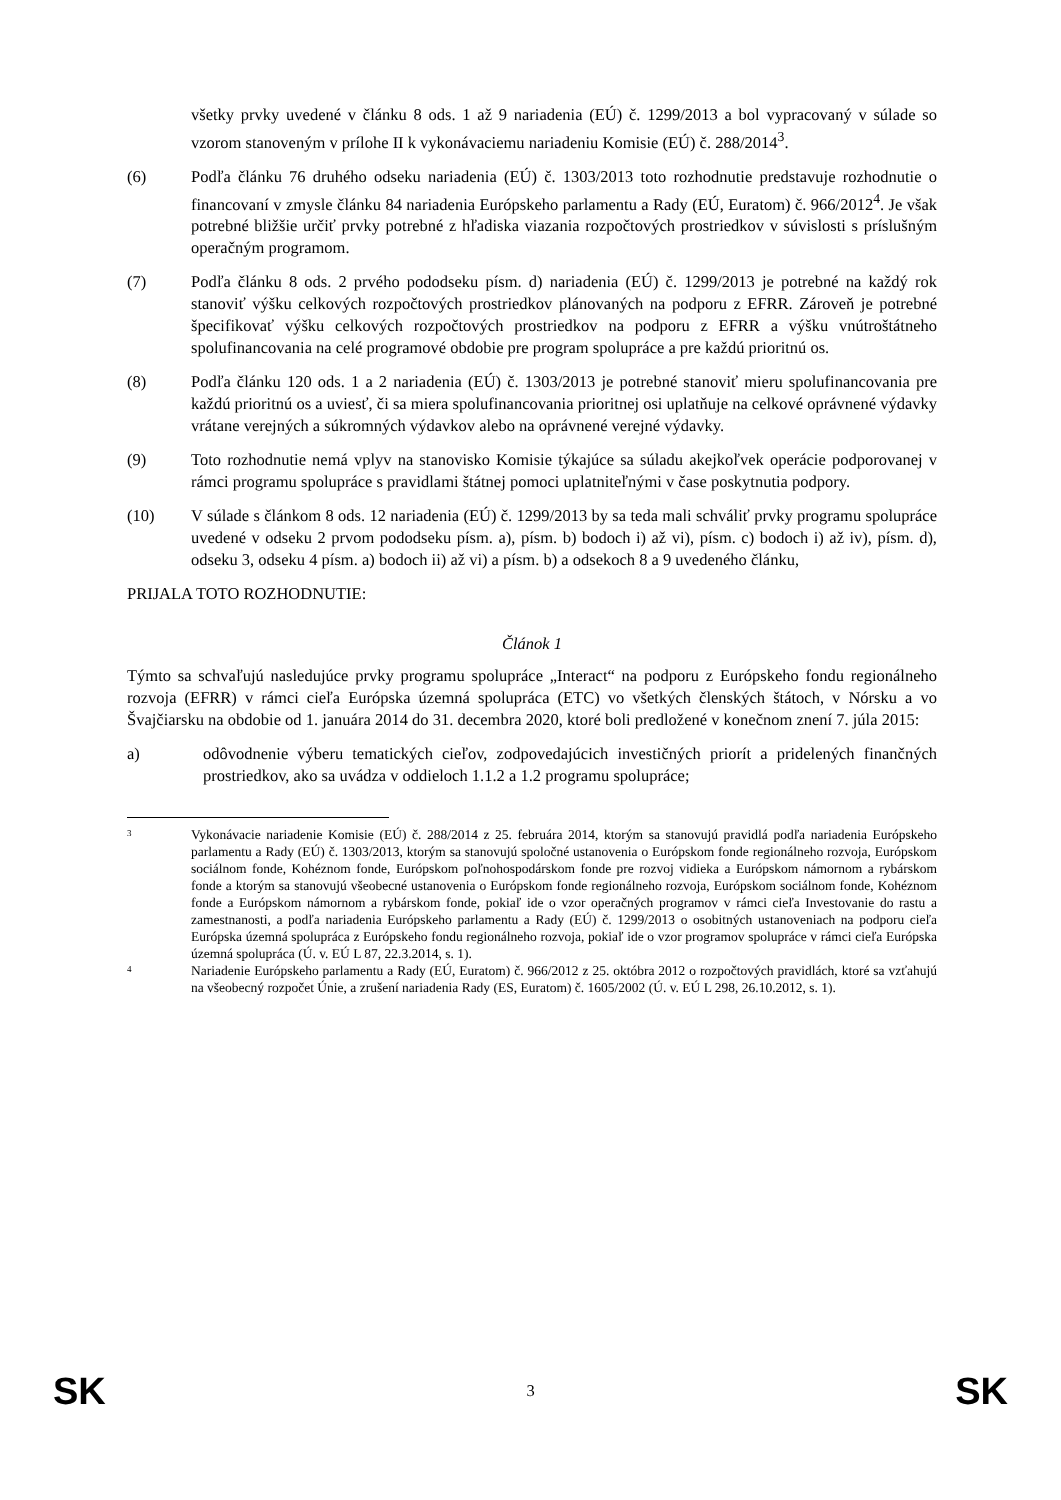všetky prvky uvedené v článku 8 ods. 1 až 9 nariadenia (EÚ) č. 1299/2013 a bol vypracovaný v súlade so vzorom stanoveným v prílohe II k vykonávaciemu nariadeniu Komisie (EÚ) č. 288/2014<sup>3</sup>.
(6) Podľa článku 76 druhého odseku nariadenia (EÚ) č. 1303/2013 toto rozhodnutie predstavuje rozhodnutie o financovaní v zmysle článku 84 nariadenia Európskeho parlamentu a Rady (EÚ, Euratom) č. 966/2012<sup>4</sup>. Je však potrebné bližšie určiť prvky potrebné z hľadiska viazania rozpočtových prostriedkov v súvislosti s príslušným operačným programom.
(7) Podľa článku 8 ods. 2 prvého pododseku písm. d) nariadenia (EÚ) č. 1299/2013 je potrebné na každý rok stanoviť výšku celkových rozpočtových prostriedkov plánovaných na podporu z EFRR. Zároveň je potrebné špecifikovať výšku celkových rozpočtových prostriedkov na podporu z EFRR a výšku vnútroštátneho spolufinancovania na celé programové obdobie pre program spolupráce a pre každú prioritnú os.
(8) Podľa článku 120 ods. 1 a 2 nariadenia (EÚ) č. 1303/2013 je potrebné stanoviť mieru spolufinancovania pre každú prioritnú os a uviesť, či sa miera spolufinancovania prioritnej osi uplatňuje na celkové oprávnené výdavky vrátane verejných a súkromných výdavkov alebo na oprávnené verejné výdavky.
(9) Toto rozhodnutie nemá vplyv na stanovisko Komisie týkajúce sa súladu akejkoľvek operácie podporovanej v rámci programu spolupráce s pravidlami štátnej pomoci uplatniteľnými v čase poskytnutia podpory.
(10) V súlade s článkom 8 ods. 12 nariadenia (EÚ) č. 1299/2013 by sa teda mali schváliť prvky programu spolupráce uvedené v odseku 2 prvom pododseku písm. a), písm. b) bodoch i) až vi), písm. c) bodoch i) až iv), písm. d), odseku 3, odseku 4 písm. a) bodoch ii) až vi) a písm. b) a odsekoch 8 a 9 uvedeného článku,
PRIJALA TOTO ROZHODNUTIE:
Článok 1
Týmto sa schvaľujú nasledujúce prvky programu spolupráce „Interact“ na podporu z Európskeho fondu regionálneho rozvoja (EFRR) v rámci cieľa Európska územná spolupráca (ETC) vo všetkých členských štátoch, v Nórsku a vo Švajčiarsku na obdobie od 1. januára 2014 do 31. decembra 2020, ktoré boli predložené v konečnom znení 7. júla 2015:
a) odôvodnenie výberu tematických cieľov, zodpovedajúcich investičných priorít a pridelených finančných prostriedkov, ako sa uvádza v oddieloch 1.1.2 a 1.2 programu spolupráce;
3
Vykonávacie nariadenie Komisie (EÚ) č. 288/2014 z 25. februára 2014, ktorým sa stanovujú pravidlá podľa nariadenia Európskeho parlamentu a Rady (EÚ) č. 1303/2013, ktorým sa stanovujú spoločné ustanovenia o Európskom fonde regionálneho rozvoja, Európskom sociálnom fonde, Kohéznom fonde, Európskom poľnohospodárskom fonde pre rozvoj vidieka a Európskom námornom a rybárskom fonde a ktorým sa stanovujú všeobecné ustanovenia o Európskom fonde regionálneho rozvoja, Európskom sociálnom fonde, Kohéznom fonde a Európskom námornom a rybárskom fonde, pokiaľ ide o vzor operačných programov v rámci cieľa Investovanie do rastu a zamestnanosti, a podľa nariadenia Európskeho parlamentu a Rady (EÚ) č. 1299/2013 o osobitných ustanoveniach na podporu cieľa Európska územná spolupráca z Európskeho fondu regionálneho rozvoja, pokiaľ ide o vzor programov spolupráce v rámci cieľa Európska územná spolupráca (Ú. v. EÚ L 87, 22.3.2014, s. 1).
4
Nariadenie Európskeho parlamentu a Rady (EÚ, Euratom) č. 966/2012 z 25. októbra 2012 o rozpočtových pravidlách, ktoré sa vzťahujú na všeobecný rozpočet Únie, a zrušení nariadenia Rady (ES, Euratom) č. 1605/2002 (Ú. v. EÚ L 298, 26.10.2012, s. 1).
SK 3 SK